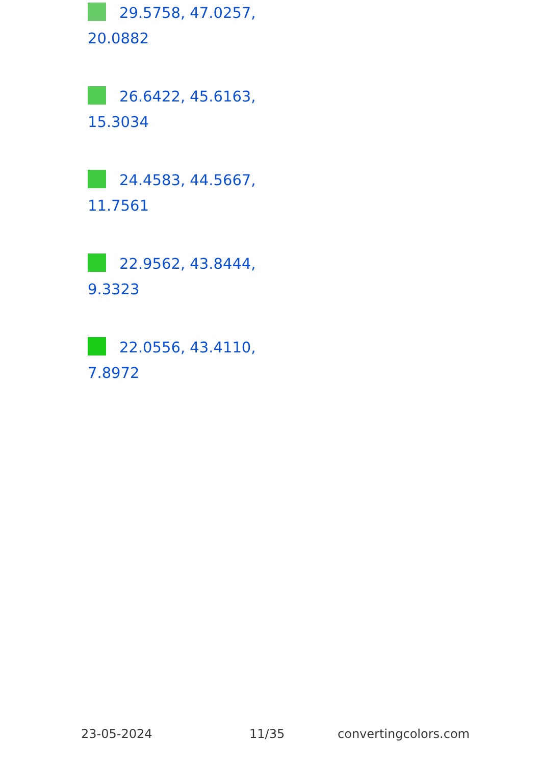29.5758, 47.0257, 20.0882
26.6422, 45.6163, 15.3034
24.4583, 44.5667, 11.7561
22.9562, 43.8444, 9.3323
22.0556, 43.4110, 7.8972
23-05-2024 11/35 convertingcolors.com